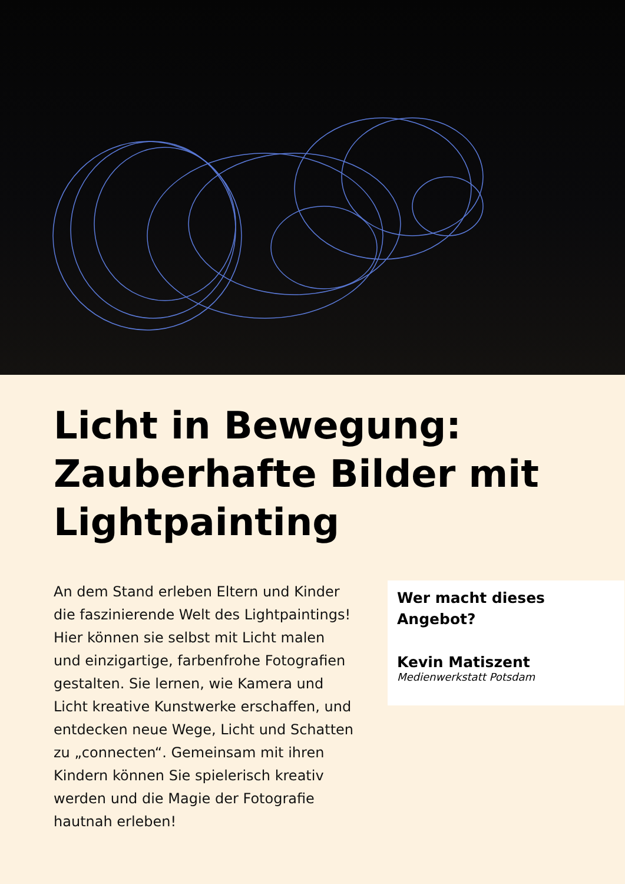Licht in Bewegung: Zauberhafte Bilder mit Lightpainting
An dem Stand erleben Eltern und Kinder die faszinierende Welt des Lightpaintings! Hier können sie selbst mit Licht malen und einzigartige, farbenfrohe Fotografien gestalten. Sie lernen, wie Kamera und Licht kreative Kunstwerke erschaffen, und entdecken neue Wege, Licht und Schatten zu „connecten“. Gemeinsam mit ihren Kindern können Sie spielerisch kreativ werden und die Magie der Fotografie hautnah erleben!
Wer macht dieses Angebot?
Kevin Matiszent
Medienwerkstatt Potsdam